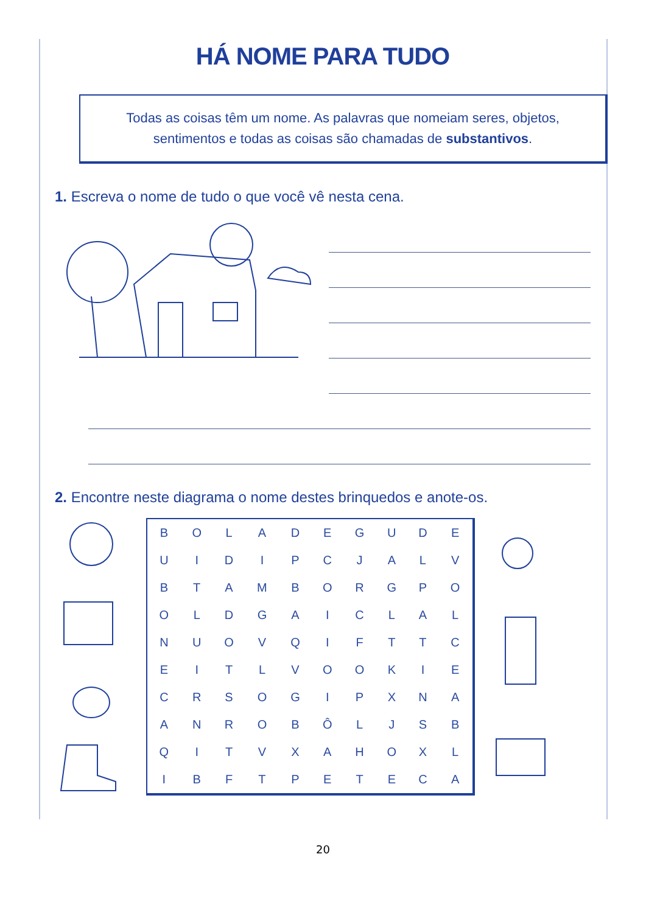HÁ NOME PARA TUDO
Todas as coisas têm um nome. As palavras que nomeiam seres, objetos, sentimentos e todas as coisas são chamadas de substantivos.
1. Escreva o nome de tudo o que você vê nesta cena.
2. Encontre neste diagrama o nome destes brinquedos e anote-os.
| B | O | L | A | D | E | G | U | D | E |
| U | I | D | I | P | C | J | A | L | V |
| B | T | A | M | B | O | R | G | P | O |
| O | L | D | G | A | I | C | L | A | L |
| N | U | O | V | Q | I | F | T | T | C |
| E | I | T | L | V | O | O | K | I | E |
| C | R | S | O | G | I | P | X | N | A |
| A | N | R | O | B | Ô | L | J | S | B |
| Q | I | T | V | X | A | H | O | X | L |
| I | B | F | T | P | E | T | E | C | A |
20